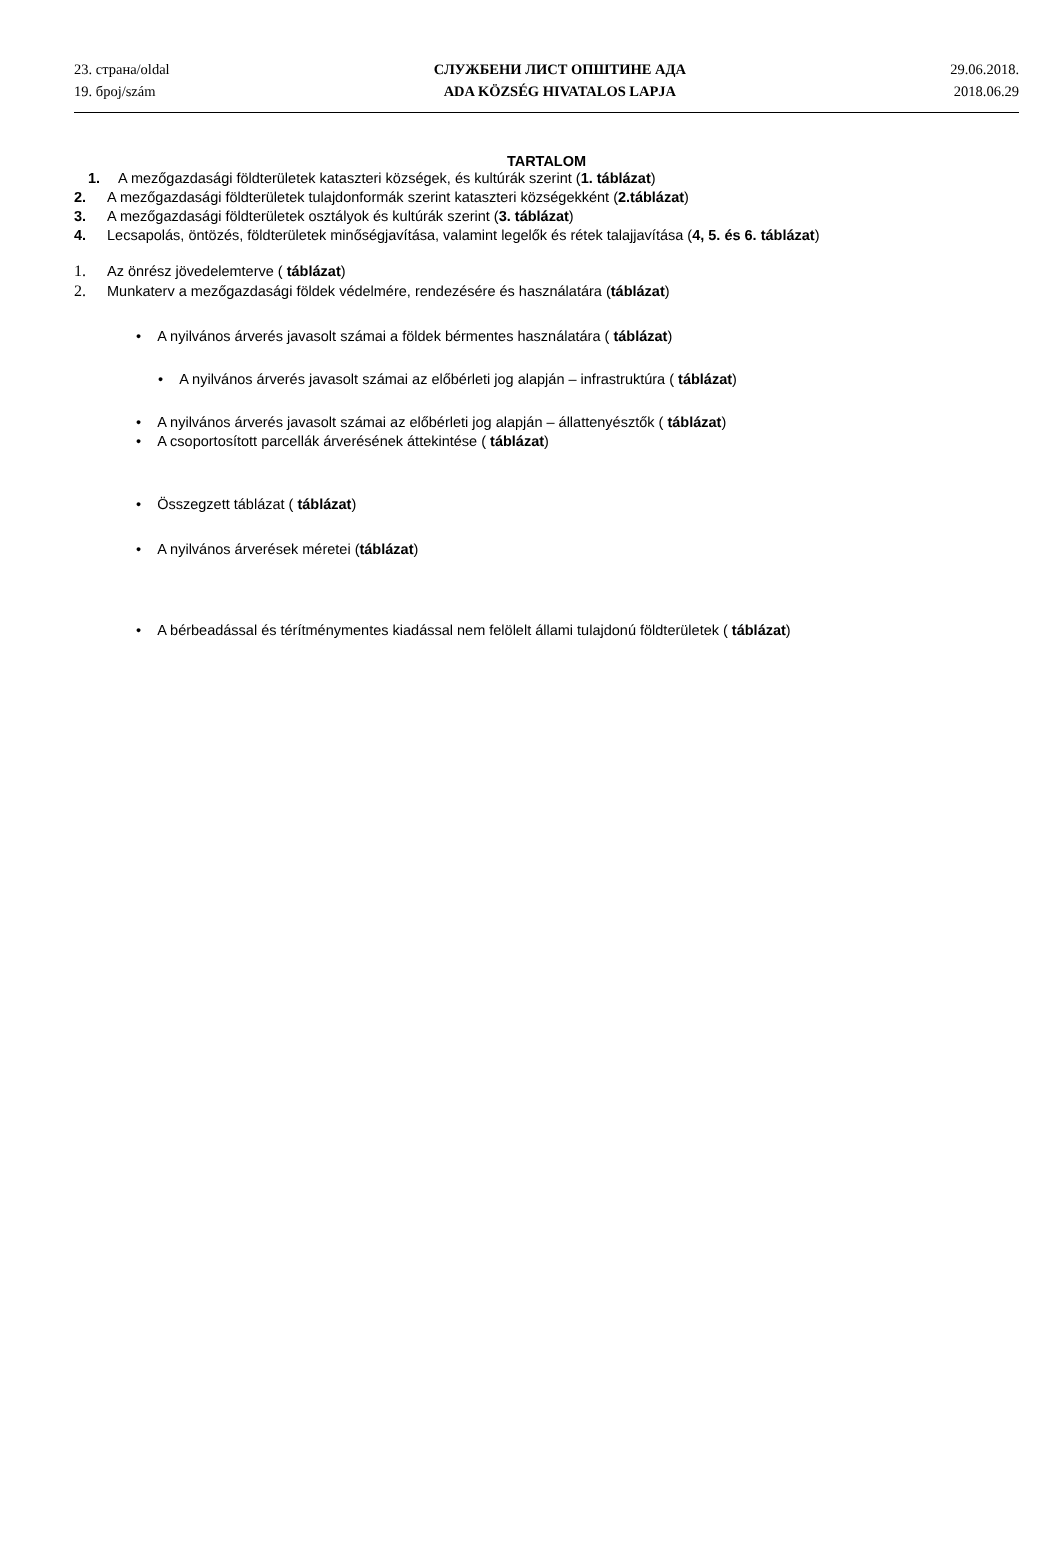23. страна/oldal
19. број/szám
СЛУЖБЕНИ ЛИСТ ОПШТИНЕ АДА
ADA KÖZSÉG HIVATALOS LAPJA
29.06.2018.
2018.06.29
TARTALOM
1. A mezőgazdasági földterületek kataszteri községek, és kultúrák szerint (1. táblázat)
2. A mezőgazdasági földterületek tulajdonformák szerint kataszteri községekként (2.táblázat)
3. A mezőgazdasági földterületek osztályok és kultúrák szerint (3. táblázat)
4. Lecsapolás, öntözés, földterületek minőségjavítása, valamint legelők és rétek talajjavítása (4, 5. és 6. táblázat)
1. Az önrész jövedelemterve ( táblázat)
2. Munkaterv a mezőgazdasági földek védelmére, rendezésére és használatára (táblázat)
• A nyilvános árverés javasolt számai a földek bérmentes használatára ( táblázat)
• A nyilvános árverés javasolt számai az előbérleti jog alapján – infrastruktúra ( táblázat)
• A nyilvános árverés javasolt számai az előbérleti jog alapján – állattenyésztők ( táblázat)
• A csoportosított parcellák árverésének áttekintése ( táblázat)
• Összegzett táblázat ( táblázat)
• A nyilvános árverések méretei (táblázat)
• A bérbeadással és térítménymentes kiadással nem felölelt állami tulajdonú földterületek ( táblázat)